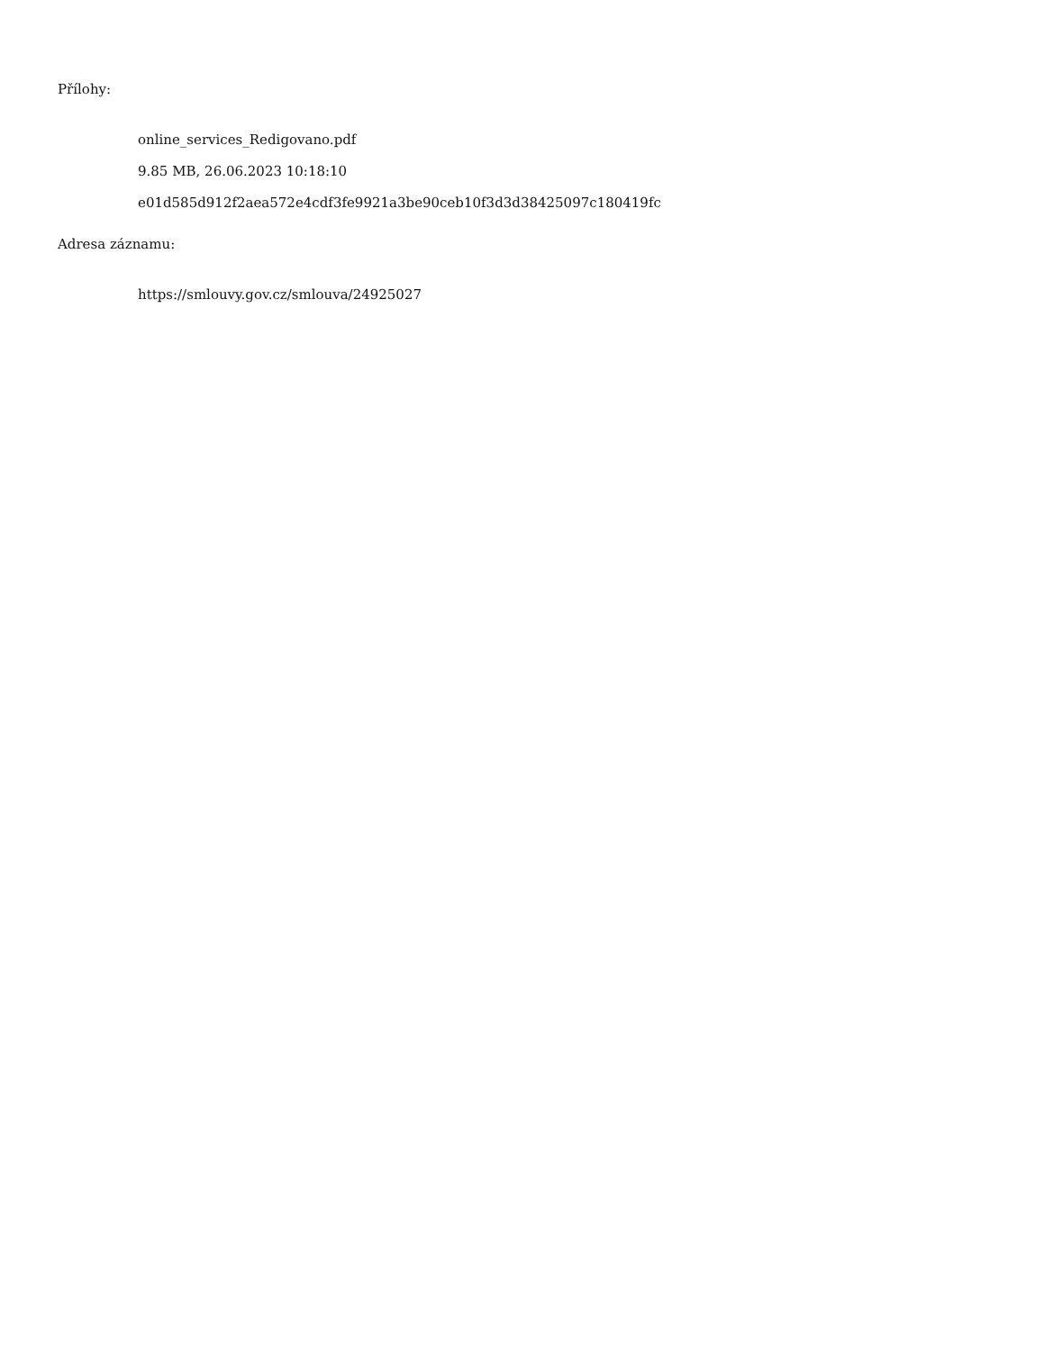Přílohy:
online_services_Redigovano.pdf
9.85 MB, 26.06.2023 10:18:10
e01d585d912f2aea572e4cdf3fe9921a3be90ceb10f3d3d38425097c180419fc
Adresa záznamu:
https://smlouvy.gov.cz/smlouva/24925027